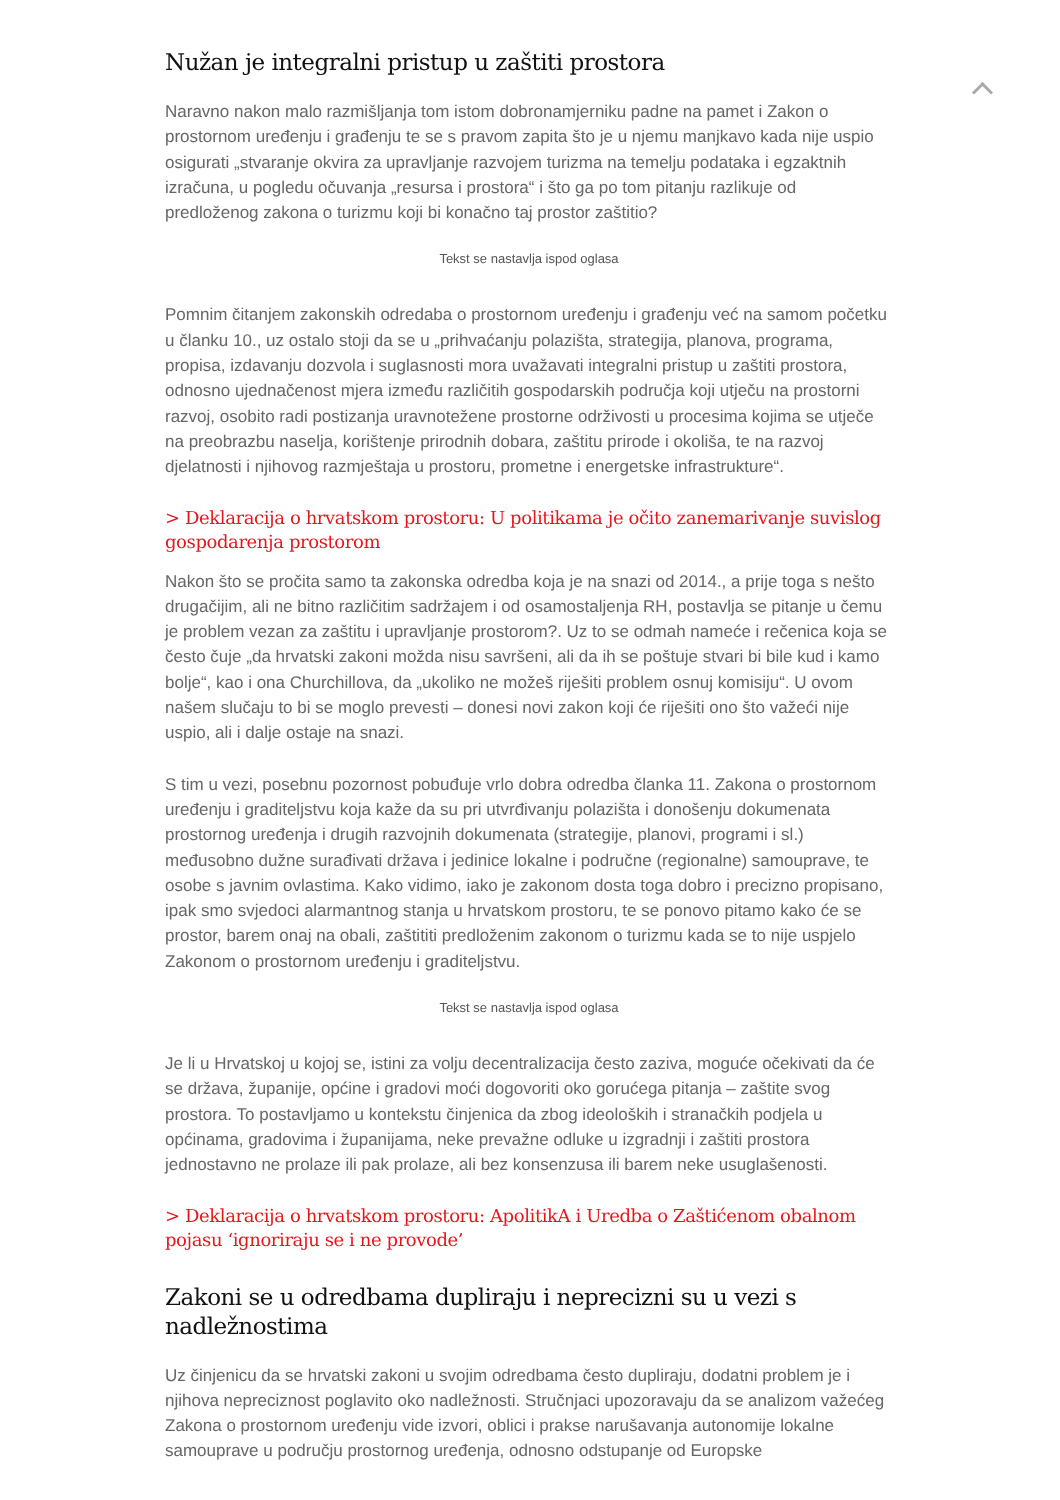Nužan je integralni pristup u zaštiti prostora
Naravno nakon malo razmišljanja tom istom dobronamjerniku padne na pamet i Zakon o prostornom uređenju i građenju te se s pravom zapita što je u njemu manjkavo kada nije uspio osigurati „stvaranje okvira za upravljanje razvojem turizma na temelju podataka i egzaktnih izračuna, u pogledu očuvanja „resursa i prostora“ i što ga po tom pitanju razlikuje od predloženog zakona o turizmu koji bi konačno taj prostor zaštitio?
Tekst se nastavlja ispod oglasa
Pomnim čitanjem zakonskih odredaba o prostornom uređenju i građenju već na samom početku u članku 10., uz ostalo stoji da se u „prihvaćanju polazišta, strategija, planova, programa, propisa, izdavanju dozvola i suglasnosti mora uvažavati integralni pristup u zaštiti prostora, odnosno ujednačenost mjera između različitih gospodarskih područja koji utječu na prostorni razvoj, osobito radi postizanja uravnotežene prostorne održivosti u procesima kojima se utječe na preobrazbu naselja, korištenje prirodnih dobara, zaštitu prirode i okoliša, te na razvoj djelatnosti i njihovog razmještaja u prostoru, prometne i energetske infrastrukture“.
> Deklaracija o hrvatskom prostoru: U politikama je očito zanemarivanje suvislog gospodarenja prostorom
Nakon što se pročita samo ta zakonska odredba koja je na snazi od 2014., a prije toga s nešto drugačijim, ali ne bitno različitim sadržajem i od osamostaljenja RH, postavlja se pitanje u čemu je problem vezan za zaštitu i upravljanje prostorom?. Uz to se odmah nameće i rečenica koja se često čuje „da hrvatski zakoni možda nisu savršeni, ali da ih se poštuje stvari bi bile kud i kamo bolje“, kao i ona Churchillova, da „ukoliko ne možeš riješiti problem osnuj komisiju“. U ovom našem slučaju to bi se moglo prevesti – donesi novi zakon koji će riješiti ono što važeći nije uspio, ali i dalje ostaje na snazi.
S tim u vezi, posebnu pozornost pobuđuje vrlo dobra odredba članka 11. Zakona o prostornom uređenju i graditeljstvu koja kaže da su pri utvrđivanju polazišta i donošenju dokumenata prostornog uređenja i drugih razvojnih dokumenata (strategije, planovi, programi i sl.) međusobno dužne surađivati država i jedinice lokalne i područne (regionalne) samouprave, te osobe s javnim ovlastima. Kako vidimo, iako je zakonom dosta toga dobro i precizno propisano, ipak smo svjedoci alarmantnog stanja u hrvatskom prostoru, te se ponovo pitamo kako će se prostor, barem onaj na obali, zaštititi predloženim zakonom o turizmu kada se to nije uspjelo Zakonom o prostornom uređenju i graditeljstvu.
Tekst se nastavlja ispod oglasa
Je li u Hrvatskoj u kojoj se, istini za volju decentralizacija često zaziva, moguće očekivati da će se država, županije, općine i gradovi moći dogovoriti oko gorućega pitanja – zaštite svog prostora. To postavljamo u kontekstu činjenica da zbog ideoloških i stranačkih podjela u općinama, gradovima i županijama, neke prevažne odluke u izgradnji i zaštiti prostora jednostavno ne prolaze ili pak prolaze, ali bez konsenzusa ili barem neke usuglašenosti.
> Deklaracija o hrvatskom prostoru: ApolitikA i Uredba o Zaštićenom obalnom pojasu ‘ignoriraju se i ne provode’
Zakoni se u odredbama dupliraju i neprecizni su u vezi s nadležnostima
Uz činjenicu da se hrvatski zakoni u svojim odredbama često dupliraju, dodatni problem je i njihova nepreciznost poglavito oko nadležnosti. Stručnjaci upozoravaju da se analizom važećeg Zakona o prostornom uređenju vide izvori, oblici i prakse narušavanja autonomije lokalne samouprave u području prostornog uređenja, odnosno odstupanje od Europske